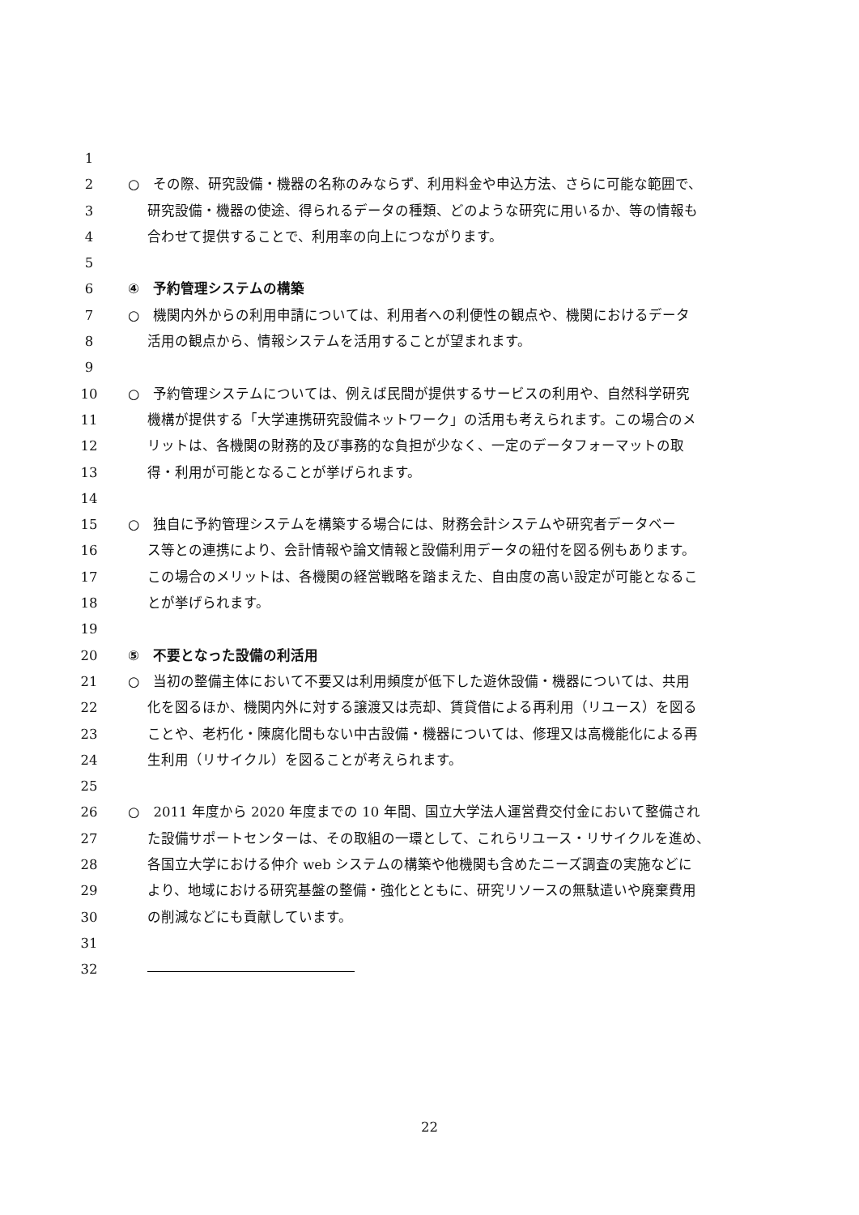1
2 ○　その際、研究設備・機器の名称のみならず、利用料金や申込方法、さらに可能な範囲で、
3 研究設備・機器の使途、得られるデータの種類、どのような研究に用いるか、等の情報も
4 合わせて提供することで、利用率の向上につながります。
5
6 ④　予約管理システムの構築
7 ○　機関内外からの利用申請については、利用者への利便性の観点や、機関におけるデータ
8 活用の観点から、情報システムを活用することが望まれます。
9
10 ○　予約管理システムについては、例えば民間が提供するサービスの利用や、自然科学研究
11 機構が提供する「大学連携研究設備ネットワーク」の活用も考えられます。この場合のメ
12 リットは、各機関の財務的及び事務的な負担が少なく、一定のデータフォーマットの取
13 得・利用が可能となることが挙げられます。
14
15 ○　独自に予約管理システムを構築する場合には、財務会計システムや研究者データベー
16 ス等との連携により、会計情報や論文情報と設備利用データの紐付を図る例もあります。
17 この場合のメリットは、各機関の経営戦略を踏まえた、自由度の高い設定が可能となるこ
18 とが挙げられます。
19
20 ⑤　不要となった設備の利活用
21 ○　当初の整備主体において不要又は利用頻度が低下した遊休設備・機器については、共用
22 化を図るほか、機関内外に対する譲渡又は売却、賃貸借による再利用（リユース）を図る
23 ことや、老朽化・陳腐化間もない中古設備・機器については、修理又は高機能化による再
24 生利用（リサイクル）を図ることが考えられます。
25
26 ○　2011 年度から 2020 年度までの 10 年間、国立大学法人運営費交付金において整備され
27 た設備サポートセンターは、その取組の一環として、これらリユース・リサイクルを進め、
28 各国立大学における仲介 web システムの構築や他機関も含めたニーズ調査の実施などに
29 より、地域における研究基盤の整備・強化とともに、研究リソースの無駄遣いや廃棄費用
30 の削減などにも貢献しています。
31
32
22